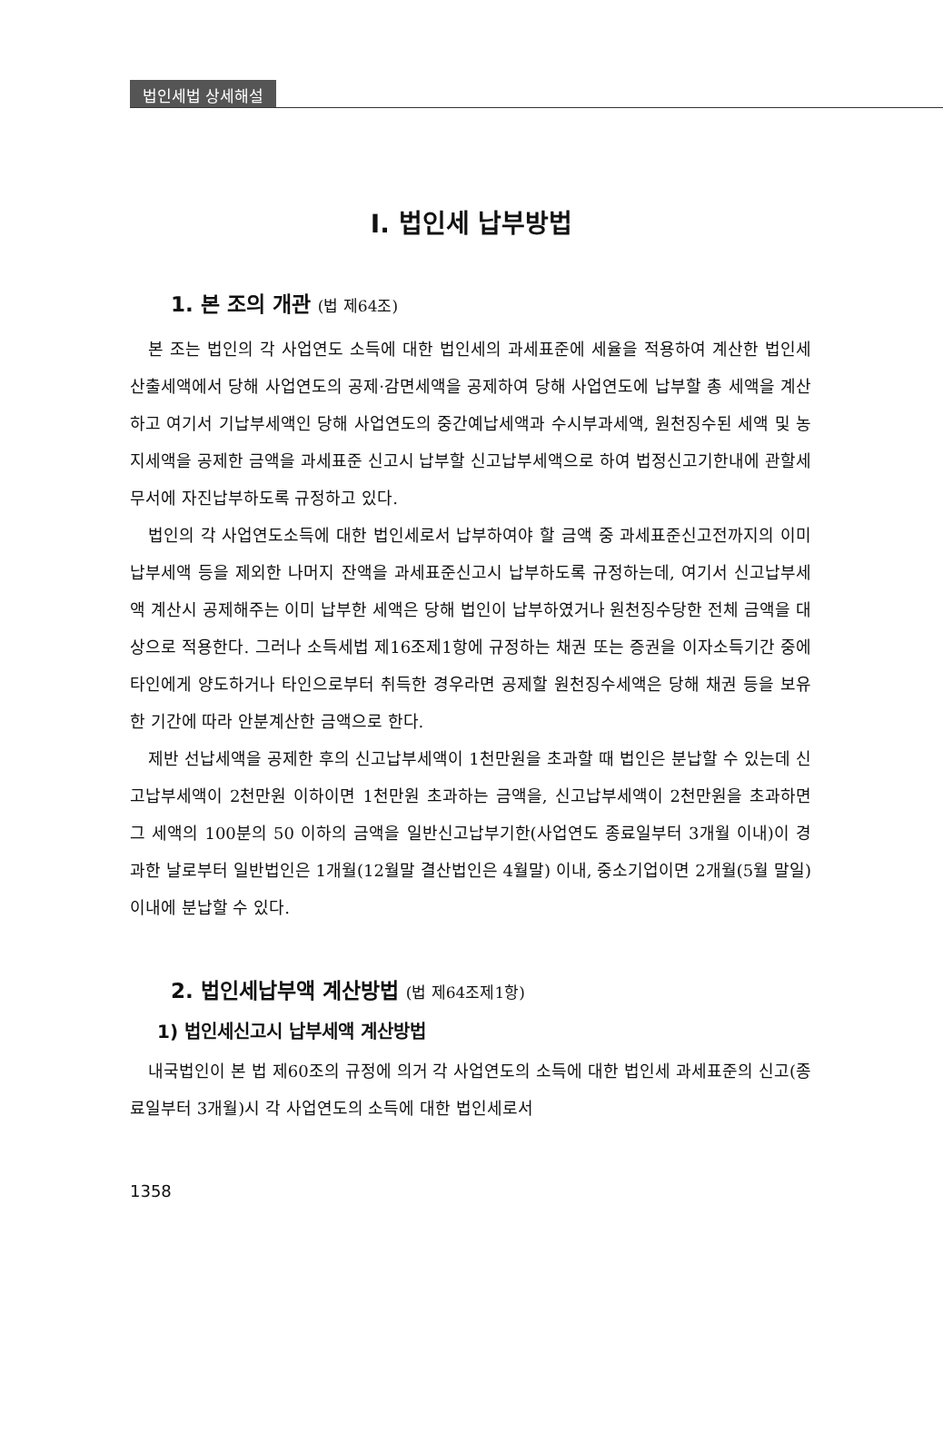법인세법 상세해설
Ⅰ. 법인세 납부방법
1. 본 조의 개관 (법 제64조)
본 조는 법인의 각 사업연도 소득에 대한 법인세의 과세표준에 세율을 적용하여 계산한 법인세 산출세액에서 당해 사업연도의 공제·감면세액을 공제하여 당해 사업연도에 납부할 총 세액을 계산하고 여기서 기납부세액인 당해 사업연도의 중간예납세액과 수시부과세액, 원천징수된 세액 및 농지세액을 공제한 금액을 과세표준 신고시 납부할 신고납부세액으로 하여 법정신고기한내에 관할세무서에 자진납부하도록 규정하고 있다.
법인의 각 사업연도소득에 대한 법인세로서 납부하여야 할 금액 중 과세표준신고전까지의 이미 납부세액 등을 제외한 나머지 잔액을 과세표준신고시 납부하도록 규정하는데, 여기서 신고납부세액 계산시 공제해주는 이미 납부한 세액은 당해 법인이 납부하였거나 원천징수당한 전체 금액을 대상으로 적용한다. 그러나 소득세법 제16조제1항에 규정하는 채권 또는 증권을 이자소득기간 중에 타인에게 양도하거나 타인으로부터 취득한 경우라면 공제할 원천징수세액은 당해 채권 등을 보유한 기간에 따라 안분계산한 금액으로 한다.
제반 선납세액을 공제한 후의 신고납부세액이 1천만원을 초과할 때 법인은 분납할 수 있는데 신고납부세액이 2천만원 이하이면 1천만원 초과하는 금액을, 신고납부세액이 2천만원을 초과하면 그 세액의 100분의 50 이하의 금액을 일반신고납부기한(사업연도 종료일부터 3개월 이내)이 경과한 날로부터 일반법인은 1개월(12월말 결산법인은 4월말) 이내, 중소기업이면 2개월(5월 말일) 이내에 분납할 수 있다.
2. 법인세납부액 계산방법 (법 제64조제1항)
1) 법인세신고시 납부세액 계산방법
내국법인이 본 법 제60조의 규정에 의거 각 사업연도의 소득에 대한 법인세 과세표준의 신고(종료일부터 3개월)시 각 사업연도의 소득에 대한 법인세로서
1358